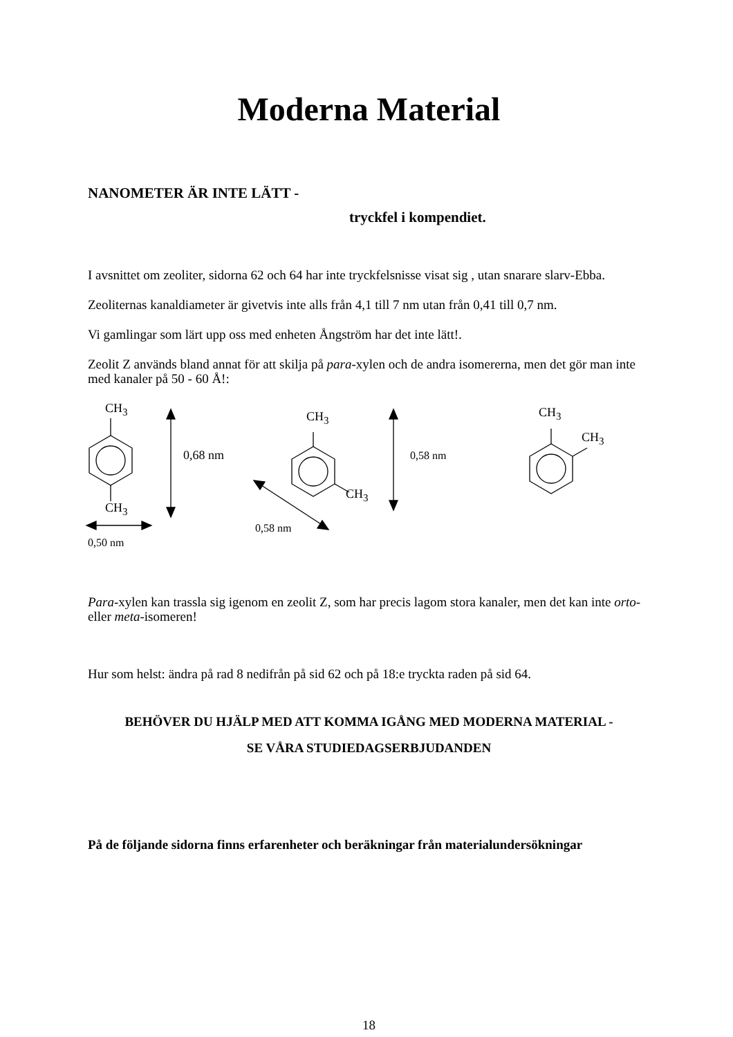Moderna Material
NANOMETER ÄR INTE LÄTT -
tryckfel i kompendiet.
I avsnittet om zeoliter, sidorna 62 och 64 har inte tryckfelsnisse visat sig , utan snarare slarv-Ebba.
Zeoliternas kanaldiameter är givetvis inte alls från 4,1 till 7 nm utan från 0,41 till 0,7 nm.
Vi gamlingar som lärt upp oss med enheten Ångström har det inte lätt!.
Zeolit Z används bland annat för att skilja på para-xylen och de andra isomererna, men det gör man inte med kanaler på 50 - 60 Å!:
CH<sub>3</sub>
CH<sub>3</sub>
0,68 nm
0,50 nm
CH<sub>3</sub>
CH<sub>3</sub>
0,58 nm
0,58 nm
CH<sub>3</sub>
CH<sub>3</sub>
Para-xylen kan trassla sig igenom en zeolit Z, som har precis lagom stora kanaler, men det kan inte orto- eller meta-isomeren!
Hur som helst: ändra på rad 8 nedifrån på sid 62 och på 18:e tryckta raden på sid 64.
BEHÖVER DU HJÄLP MED ATT KOMMA IGÅNG MED MODERNA MATERIAL -
SE VÅRA STUDIEDAGSERBJUDANDEN
På de följande sidorna finns erfarenheter och beräkningar från materialundersökningar
18